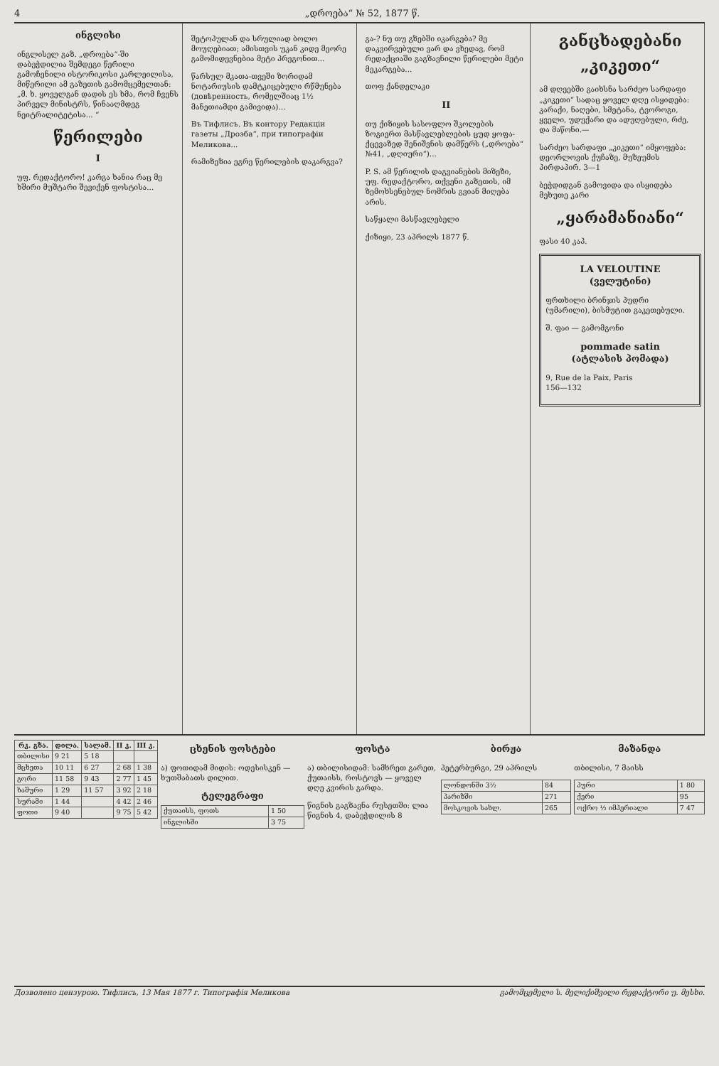4 „დროება“ № 52, 1877 წ.
ინგლისი
ინგლისელ გაზ. „დროება“-ში დაბეჭდილია შემდეგი წერილი გამოჩენილი ისტორიკოსი კარლეილისა, მიწერილი ამ გაზეთის გამომცემელთან: „მ. ხ. ყოველგან დადის ეს ხმა, რომ ჩვენს პირველ მინისტრს, წინააღმდეგ ნეიტრალიტეტისა... “
წერილები
I
უფ. რედაქტორო! კარგა ხანია რაც მე ხშირი მუშტარი შევიქენ ფოსტისა...
შეტოპულან და სრულიად ბოლო მოუღებიათ; ამისთვის უკან კიდე მეორე გამომიდევნებია მეტი პრეგონით...
წარსულ მკათა-თვეში ზორიდამ ნოტარიუსის დამტკიცებული რწმუნება (довѣренность, რომელშიაც 1½ მანეთიამდი გამივიდა)...
Въ Тифлисъ. Въ контору Редакціи газеты „Дроэба“, при типографіи Меликова...
რამიზეზია ეგრე წერილების დაკარგვა?
გა-? ნუ თუ გზებში იკარგება? მე დაკვირვებული ვარ და ვხედავ, რომ რედაქციაში გაგზავნილი წერილები მეტი მეკარგება...
თოფ ქანდელაკი
II
თუ ქიზიყის სასოფლო შკოლების ზოგიერთ მასწავლებლების ცუდ ყოფა-ქცევაზედ შენიშვნის დამწერს („დროება“ №41, „დღიური“)...
P. S. ამ წერილის დაგვიანების მიზეზი, უფ. რედაქტორო, თქვენი გაზეთის, იმ ზემოხსენებულ ნომრის გვიან მიღება არის.
საწყალი მასწავლებელი
ქიზიყი, 23 აპრილს 1877 წ.
განცხადებანი
„კიკეთი“
ამ დღეებში გაიხსნა სარძეო სარდაფი „კიკეთი“ სადაც ყოველ დღე ისყიდება: კარაქი, ნაღები, სმეტანა, ტვოროგი, ყველი, უდუქარი და ადუღებული, რძე, და მაწონი.—
სარძეო სარდაფი „კიკეთი“ იმყოფება: დეორლოვის ქუჩაზე, მუზეუმის პირდაპირ. 3—1
ბეჭდიდგან გამოვიდა და ისყიდება მეხუთე კარი
„ყარამანიანი“
ფასი 40 კაპ.
LA VELOUTINE
(ველუტინი)
ფრთხილი ბრინჯის პუდრი (უმარილი), ბისმუტით გაკეთებული.
შ. ფაი — გამომგონი
pommade satin
(ატლასის პომადა)
9, Rue de la Paix, Paris
156—132
| რკ. გზა. | დილა. | სალამ. | II კ. | III კ. |
| --- | --- | --- | --- | --- |
| თბილისი | 9 21 | 5 18 | | |
| მცხეთა | 10 11 | 6 27 | 2 68 | 1 38 |
| გორი | 11 58 | 9 43 | 2 77 | 1 45 |
| ხაშური | 1 29 | 11 57 | 3 92 | 2 18 |
| სურამი | 1 44 | | 4 42 | 2 46 |
| ფოთი | 9 40 | | 9 75 | 5 42 |
ცხენის ფოსტები
ა) ფოთიდამ მიდის: ოდესისკენ — ხუთშაბათს დილით.
ტელეგრაფი
| ქუთაისს, ფოთს | 1 50 |
| ინგლისში | 3 75 |
ფოსტა
ა) თბილისიდამ: სამხრეთ გარეთ, ქუთაისს, როსტოვს — ყოველ დღე კვირის გარდა.
წიგნის გაგზავნა რუსეთში: ლია წიგნის 4, დაბეჭდილის 8
ბირჟა
პეტერბურგი, 29 აპრილს
| ლონდონში 3½ | 84 |
| პარიზში | 271 |
| მოსკოვის სახლ. | 265 |
მაზანდა
თბილისი, 7 მაისს
| პური | 1 80 |
| ქერი | 95 |
| ოქრო ½ იმპერიალი | 7 47 |
Дозволено цензурою. Тифлисъ, 13 Мая 1877 г. Типографія Меликова გამომცემელი ს. მელიქიშვილი რედაქტორი უ. მესხი.